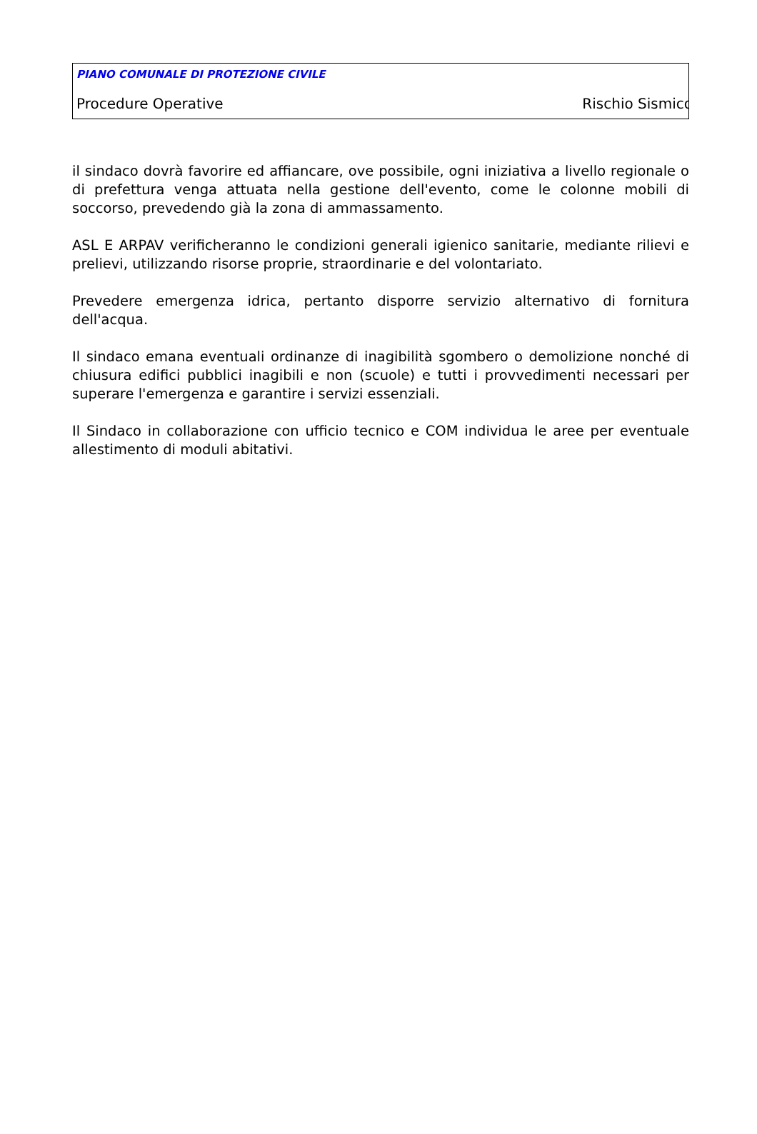PIANO COMUNALE DI PROTEZIONE CIVILE
Procedure Operative Rischio Sismico
il sindaco dovrà favorire ed affiancare, ove possibile, ogni iniziativa a livello regionale o di prefettura venga attuata nella gestione dell'evento, come le colonne mobili di soccorso, prevedendo già la zona di ammassamento.
ASL E ARPAV verificheranno le condizioni generali igienico sanitarie, mediante rilievi e prelievi, utilizzando risorse proprie, straordinarie e del volontariato.
Prevedere emergenza idrica, pertanto disporre servizio alternativo di fornitura dell'acqua.
Il sindaco emana eventuali ordinanze di inagibilità sgombero o demolizione nonché di chiusura edifici pubblici inagibili e non (scuole) e tutti i provvedimenti necessari per superare l'emergenza e garantire i servizi essenziali.
Il Sindaco in collaborazione con ufficio tecnico e COM individua le aree per eventuale allestimento di moduli abitativi.